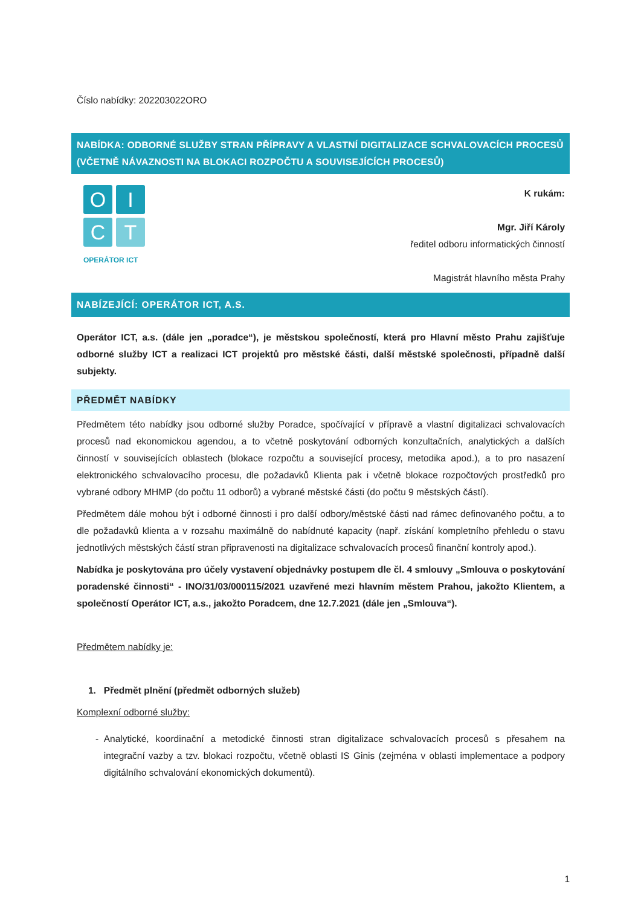Číslo nabídky: 202203022ORO
NABÍDKA: ODBORNÉ SLUŽBY STRAN PŘÍPRAVY A VLASTNÍ DIGITALIZACE SCHVALOVACÍCH PROCESŮ (VČETNĚ NÁVAZNOSTI NA BLOKACI ROZPOČTU A SOUVISEJÍCÍCH PROCESŮ)
O
I
C
T
OPERÁTOR ICT
K rukám:
Mgr. Jiří Károly
ředitel odboru informatických činností
Magistrát hlavního města Prahy
NABÍZEJÍCÍ: OPERÁTOR ICT, A.S.
Operátor ICT, a.s. (dále jen „poradce“), je městskou společností, která pro Hlavní město Prahu zajišťuje odborné služby ICT a realizaci ICT projektů pro městské části, další městské společnosti, případně další subjekty.
PŘEDMĚT NABÍDKY
Předmětem této nabídky jsou odborné služby Poradce, spočívající v přípravě a vlastní digitalizaci schvalovacích procesů nad ekonomickou agendou, a to včetně poskytování odborných konzultačních, analytických a dalších činností v souvisejících oblastech (blokace rozpočtu a související procesy, metodika apod.), a to pro nasazení elektronického schvalovacího procesu, dle požadavků Klienta pak i včetně blokace rozpočtových prostředků pro vybrané odbory MHMP (do počtu 11 odborů) a vybrané městské části (do počtu 9 městských částí).
Předmětem dále mohou být i odborné činnosti i pro další odbory/městské části nad rámec definovaného počtu, a to dle požadavků klienta a v rozsahu maximálně do nabídnuté kapacity (např. získání kompletního přehledu o stavu jednotlivých městských částí stran připravenosti na digitalizace schvalovacích procesů finanční kontroly apod.).
Nabídka je poskytována pro účely vystavení objednávky postupem dle čl. 4 smlouvy „Smlouva o poskytování poradenské činnosti“ - INO/31/03/000115/2021 uzavřené mezi hlavním městem Prahou, jakožto Klientem, a společností Operátor ICT, a.s., jakožto Poradcem, dne 12.7.2021 (dále jen „Smlouva“).
Předmětem nabídky je:
1. Předmět plnění (předmět odborných služeb)
Komplexní odborné služby:
- Analytické, koordinační a metodické činnosti stran digitalizace schvalovacích procesů s přesahem na integrační vazby a tzv. blokaci rozpočtu, včetně oblasti IS Ginis (zejména v oblasti implementace a podpory digitálního schvalování ekonomických dokumentů).
1